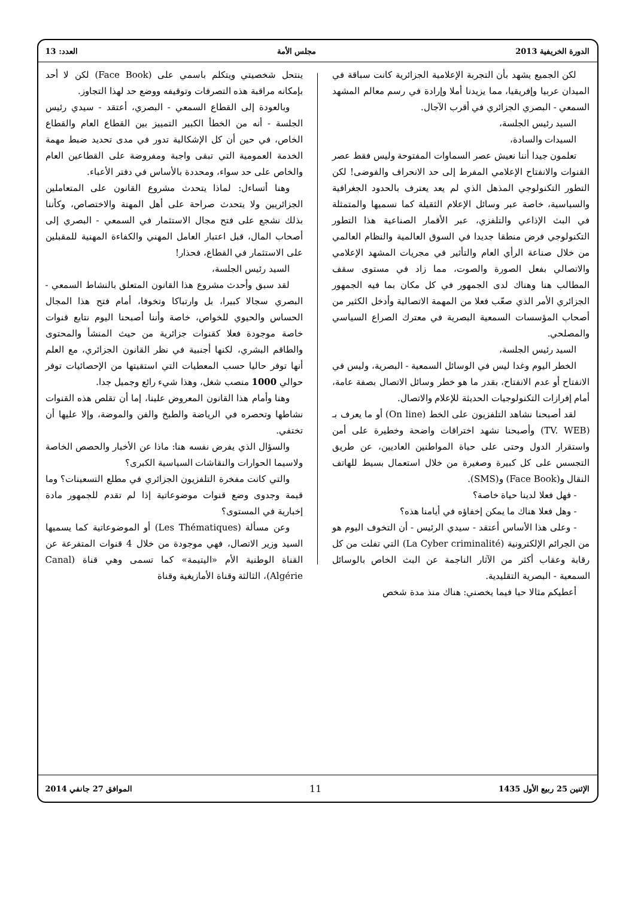الدورة الخريفية 2013 مجلس الأمة العدد: 13
لكن الجميع يشهد بأن التجربة الإعلامية الجزائرية كانت سباقة في الميدان عربيا وإفريقيا، مما يزيدنا أملا وإرادة في رسم معالم المشهد السمعي - البصري الجزائري في أقرب الآجال.
السيد رئيس الجلسة،
السيدات والسادة،
تعلمون جيدا أننا نعيش عصر السماوات المفتوحة وليس فقط عصر القنوات والانفتاح الإعلامي المفرط إلى حد الانحراف والفوضى! لكن التطور التكنولوجي المذهل الذي لم يعد يعترف بالحدود الجغرافية والسياسية، خاصة عبر وسائل الإعلام الثقيلة كما نسميها والمتمثلة في البث الإذاعي والتلفزي، عبر الأقمار الصناعية هذا التطور التكنولوجي فرض منطقا جديدا في السوق العالمية والنظام العالمي من خلال صناعة الرأي العام والتأثير في مجريات المشهد الإعلامي والاتصالي بفعل الصورة والصوت، مما زاد في مستوى سقف المطالب هنا وهناك لدى الجمهور في كل مكان بما فيه الجمهور الجزائري الأمر الذي صعّب فعلا من المهمة الاتصالية وأدخل الكثير من أصحاب المؤسسات السمعية البصرية في معترك الصراع السياسي والمصلحي.
السيد رئيس الجلسة،
الخطر اليوم وغدا ليس في الوسائل السمعية - البصرية، وليس في الانفتاح أو عدم الانفتاح، بقدر ما هو خطر وسائل الاتصال بصفة عامة، أمام إفرازات التكنولوجيات الحديثة للإعلام والاتصال.
لقد أصبحنا نشاهد التلفزيون على الخط (On line) أو ما يعرف بـ (TV. WEB) وأصبحنا نشهد اختراقات واضحة وخطيرة على أمن واستقرار الدول وحتى على حياة المواطنين العاديين، عن طريق التجسس على كل كبيرة وصغيرة من خلال استعمال بسيط للهاتف النقال و(Face Book) و(SMS).
- فهل فعلا لدينا حياة خاصة؟
- وهل فعلا هناك ما يمكن إخفاؤه في أيامنا هذه؟
- وعلى هذا الأساس أعتقد - سيدي الرئيس - أن التخوف اليوم هو من الجرائم الإلكترونية (La Cyber criminalité) التي تفلت من كل رقابة وعقاب أكثر من الآثار الناجمة عن البث الخاص بالوسائل السمعية - البصرية التقليدية.
أعطيكم مثالا حيا فيما يخصني: هناك منذ مدة شخص
ينتحل شخصيتي ويتكلم باسمي على (Face Book) لكن لا أحد بإمكانه مراقبة هذه التصرفات وتوقيفه ووضع حد لهذا التجاوز.
وبالعودة إلى القطاع السمعي - البصري، أعتقد - سيدي رئيس الجلسة - أنه من الخطأ الكبير التمييز بين القطاع العام والقطاع الخاص، في حين أن كل الإشكالية تدور في مدى تحديد ضبط مهمة الخدمة العمومية التي تبقى واجبة ومفروضة على القطاعين العام والخاص على حد سواء، ومحددة بالأساس في دفتر الأعباء.
وهنا أتساءل: لماذا يتحدث مشروع القانون على المتعاملين الجزائريين ولا يتحدث صراحة على أهل المهنة والاختصاص، وكأننا بذلك نشجع على فتح مجال الاستثمار في السمعي - البصري إلى أصحاب المال، قبل اعتبار العامل المهني والكفاءة المهنية للمقبلين على الاستثمار في القطاع، فحذار!
السيد رئيس الجلسة،
لقد سبق وأحدث مشروع هذا القانون المتعلق بالنشاط السمعي - البصري سجالا كبيرا، بل وارتباكا وتخوفا، أمام فتح هذا المجال الحساس والحيوي للخواص، خاصة وأننا أصبحنا اليوم نتابع قنوات خاصة موجودة فعلا كقنوات جزائرية من حيث المنشأ والمحتوى والطاقم البشري، لكنها أجنبية في نظر القانون الجزائري، مع العلم أنها توفر حاليا حسب المعطيات التي استقيتها من الإحصائيات توفر حوالي 1000 منصب شغل، وهذا شيء رائع وجميل جدا.
وهنا وأمام هذا القانون المعروض علينا، إما أن تقلص هذه القنوات نشاطها وتحصره في الرياضة والطبخ والفن والموضة، وإلا عليها أن تختفي.
والسؤال الذي يفرض نفسه هنا: ماذا عن الأخبار والحصص الخاصة ولاسيما الحوارات والنقاشات السياسية الكبرى؟
والتي كانت مفخرة التلفزيون الجزائري في مطلع التسعينات؟ وما قيمة وجدوى وضع قنوات موضوعاتية إذا لم تقدم للجمهور مادة إخبارية في المستوى؟
وعن مسألة (Les Thématiques) أو الموضوعاتية كما يسميها السيد وزير الاتصال، فهي موجودة من خلال 4 قنوات المتفرعة عن القناة الوطنية الأم «اليتيمة» كما تسمى وهي قناة (Canal Algérie)، الثالثة وقناة الأمازيغية وقناة
الإثنين 25 ربيع الأول 1435 11 الموافق 27 جانفي 2014